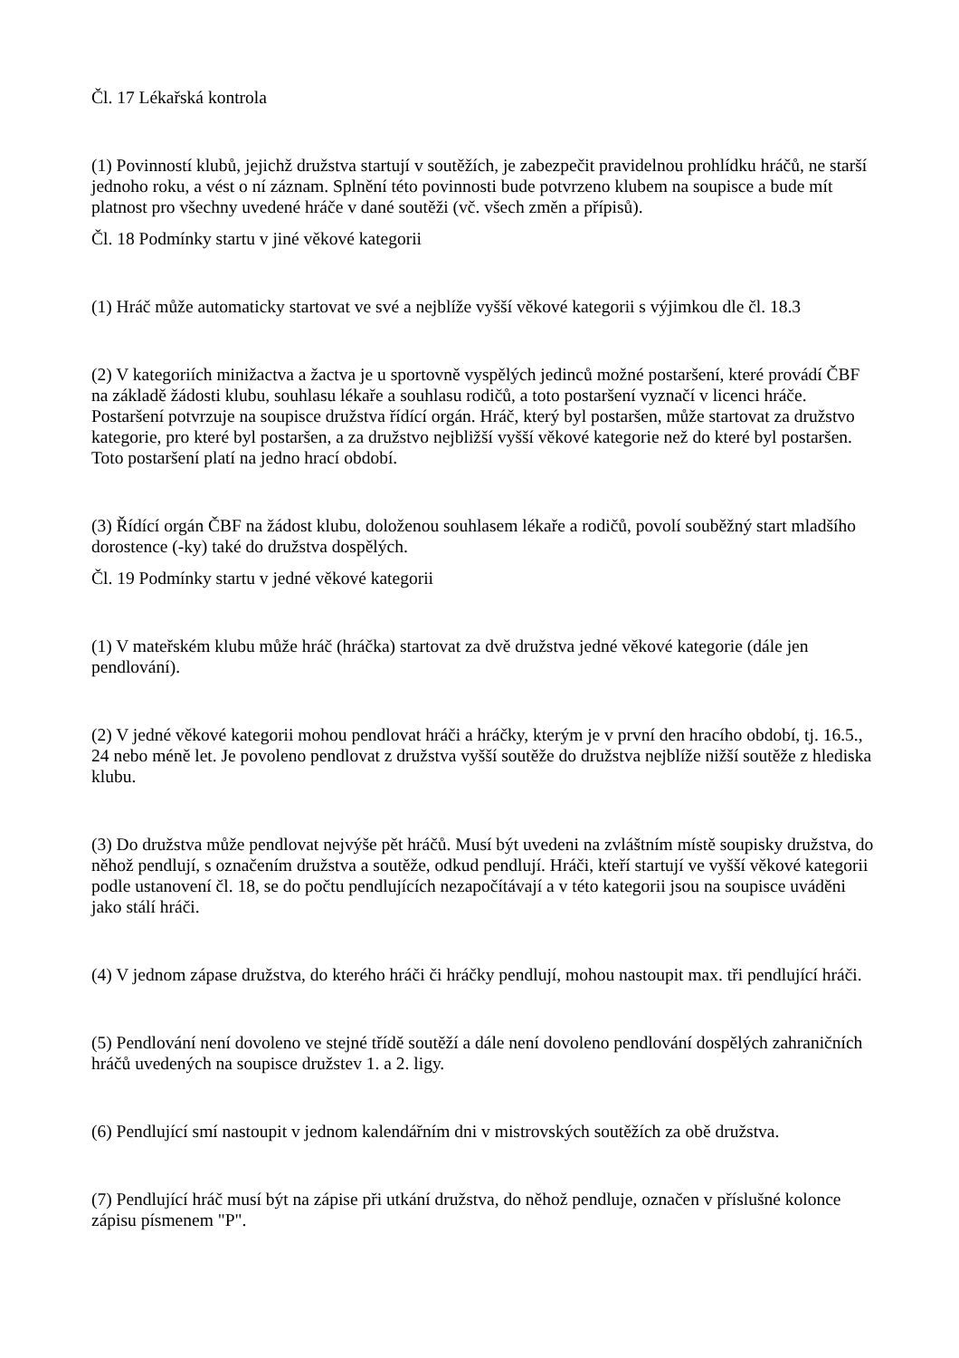Čl. 17 Lékařská kontrola
(1) Povinností klubů, jejichž družstva startují v soutěžích, je zabezpečit pravidelnou prohlídku hráčů, ne starší jednoho roku, a vést o ní záznam. Splnění této povinnosti bude potvrzeno klubem na soupisce a bude mít platnost pro všechny uvedené hráče v dané soutěži (vč. všech změn a přípisů).
Čl. 18 Podmínky startu v jiné věkové kategorii
(1) Hráč může automaticky startovat ve své a nejblíže vyšší věkové kategorii s výjimkou dle čl. 18.3
(2) V kategoriích minižactva a žactva je u sportovně vyspělých jedinců možné postaršení, které provádí ČBF na základě žádosti klubu, souhlasu lékaře a souhlasu rodičů, a toto postaršení vyznačí v licenci hráče. Postaršení potvrzuje na soupisce družstva řídící orgán. Hráč, který byl postaršen, může startovat za družstvo kategorie, pro které byl postaršen, a za družstvo nejbližší vyšší věkové kategorie než do které byl postaršen. Toto postaršení platí na jedno hrací období.
(3) Řídící orgán ČBF na žádost klubu, doloženou souhlasem lékaře a rodičů, povolí souběžný start mladšího dorostence (-ky) také do družstva dospělých.
Čl. 19 Podmínky startu v jedné věkové kategorii
(1) V mateřském klubu může hráč (hráčka) startovat za dvě družstva jedné věkové kategorie (dále jen pendlování).
(2) V jedné věkové kategorii mohou pendlovat hráči a hráčky, kterým je v první den hracího období, tj. 16.5., 24 nebo méně let. Je povoleno pendlovat z družstva vyšší soutěže do družstva nejblíže nižší soutěže z hlediska klubu.
(3) Do družstva může pendlovat nejvýše pět hráčů. Musí být uvedeni na zvláštním místě soupisky družstva, do něhož pendlují, s označením družstva a soutěže, odkud pendlují. Hráči, kteří startují ve vyšší věkové kategorii podle ustanovení čl. 18, se do počtu pendlujících nezapočítávají a v této kategorii jsou na soupisce uváděni jako stálí hráči.
(4) V jednom zápase družstva, do kterého hráči či hráčky pendlují, mohou nastoupit max. tři pendlující hráči.
(5) Pendlování není dovoleno ve stejné třídě soutěží a dále není dovoleno pendlování dospělých zahraničních hráčů uvedených na soupisce družstev 1. a 2. ligy.
(6) Pendlující smí nastoupit v jednom kalendářním dni v mistrovských soutěžích za obě družstva.
(7) Pendlující hráč musí být na zápise při utkání družstva, do něhož pendluje, označen v příslušné kolonce zápisu písmenem "P".